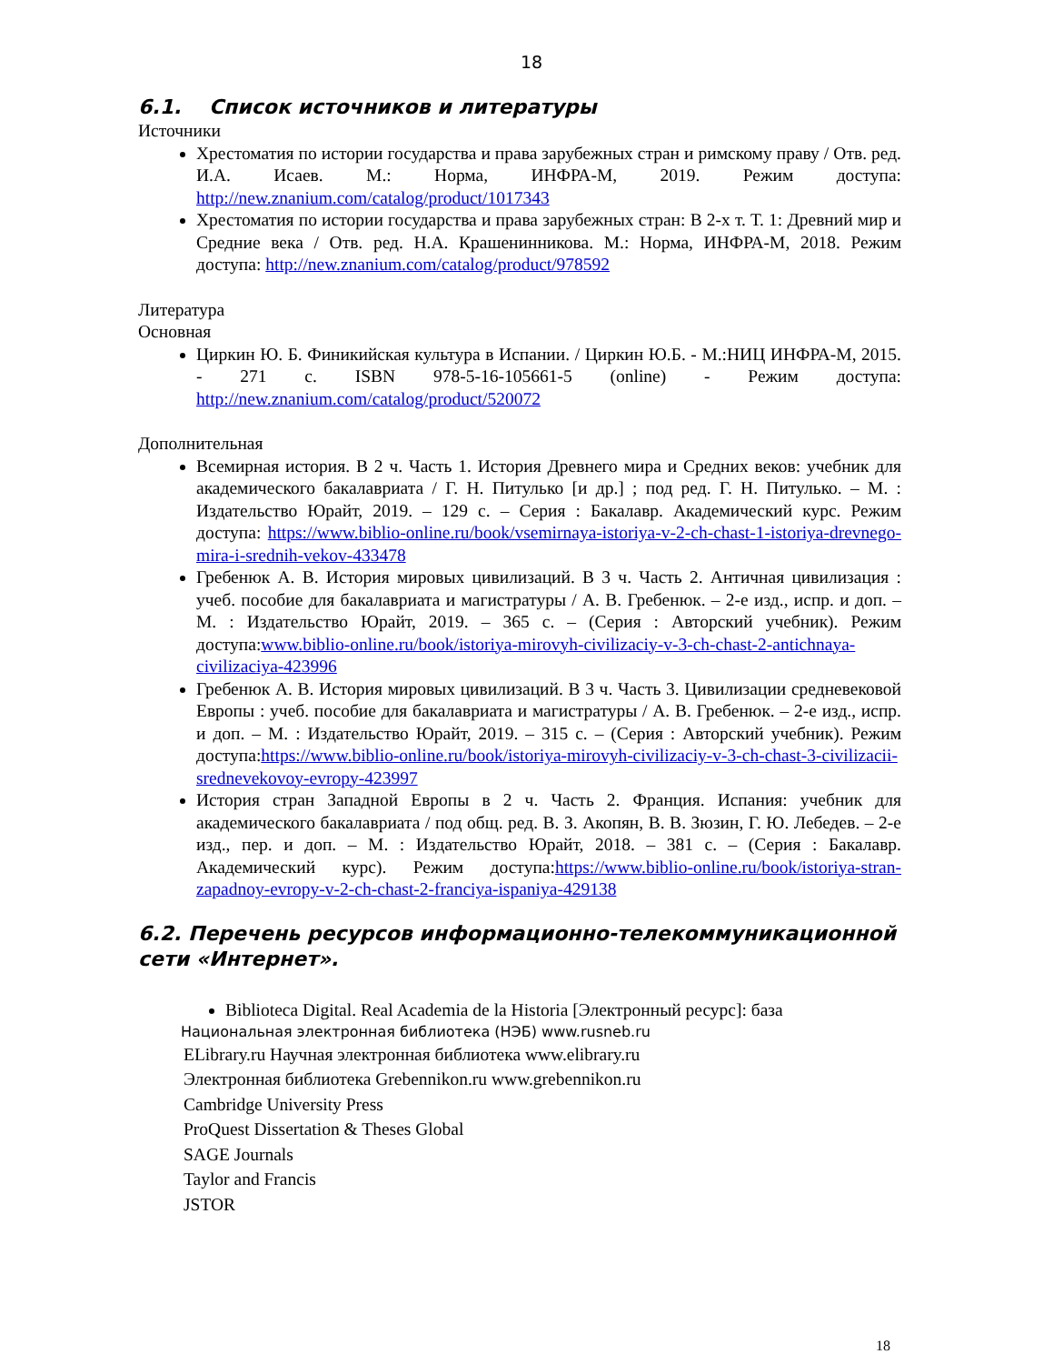18
6.1. Список источников и литературы
Источники
Хрестоматия по истории государства и права зарубежных стран и римскому праву / Отв. ред. И.А. Исаев. М.: Норма, ИНФРА-М, 2019. Режим доступа: http://new.znanium.com/catalog/product/1017343
Хрестоматия по истории государства и права зарубежных стран: В 2-х т. Т. 1: Древний мир и Средние века / Отв. ред. Н.А. Крашенинникова. М.: Норма, ИНФРА-М, 2018. Режим доступа: http://new.znanium.com/catalog/product/978592
Литература
Основная
Циркин Ю. Б. Финикийская культура в Испании. / Циркин Ю.Б. - М.:НИЦ ИНФРА-М, 2015. - 271 с. ISBN 978-5-16-105661-5 (online) - Режим доступа: http://new.znanium.com/catalog/product/520072
Дополнительная
Всемирная история. В 2 ч. Часть 1. История Древнего мира и Средних веков: учебник для академического бакалавриата / Г. Н. Питулько [и др.] ; под ред. Г. Н. Питулько. – М. : Издательство Юрайт, 2019. – 129 с. – Серия : Бакалавр. Академический курс. Режим доступа: https://www.biblio-online.ru/book/vsemirnaya-istoriya-v-2-ch-chast-1-istoriya-drevnego-mira-i-srednih-vekov-433478
Гребенюк А. В. История мировых цивилизаций. В 3 ч. Часть 2. Античная цивилизация : учеб. пособие для бакалавриата и магистратуры / А. В. Гребенюк. – 2-е изд., испр. и доп. – М. : Издательство Юрайт, 2019. – 365 с. – (Серия : Авторский учебник). Режим доступа:www.biblio-online.ru/book/istoriya-mirovyh-civilizaciy-v-3-ch-chast-2-antichnaya-civilizaciya-423996
Гребенюк А. В. История мировых цивилизаций. В 3 ч. Часть 3. Цивилизации средневековой Европы : учеб. пособие для бакалавриата и магистратуры / А. В. Гребенюк. – 2-е изд., испр. и доп. – М. : Издательство Юрайт, 2019. – 315 с. – (Серия : Авторский учебник). Режим доступа:https://www.biblio-online.ru/book/istoriya-mirovyh-civilizaciy-v-3-ch-chast-3-civilizacii-srednevekovoy-evropy-423997
История стран Западной Европы в 2 ч. Часть 2. Франция. Испания: учебник для академического бакалавриата / под общ. ред. В. З. Акопян, В. В. Зюзин, Г. Ю. Лебедев. – 2-е изд., пер. и доп. – М. : Издательство Юрайт, 2018. – 381 с. – (Серия : Бакалавр. Академический курс). Режим доступа:https://www.biblio-online.ru/book/istoriya-stran-zapadnoy-evropy-v-2-ch-chast-2-franciya-ispaniya-429138
6.2. Перечень ресурсов информационно-телекоммуникационной сети «Интернет».
Biblioteca Digital. Real Academia de la Historia [Электронный ресурс]: база
Национальная электронная библиотека (НЭБ) www.rusneb.ru
ELibrary.ru Научная электронная библиотека www.elibrary.ru
Электронная библиотека Grebennikon.ru www.grebennikon.ru
Cambridge University Press
ProQuest Dissertation & Theses Global
SAGE Journals
Taylor and Francis
JSTOR
18